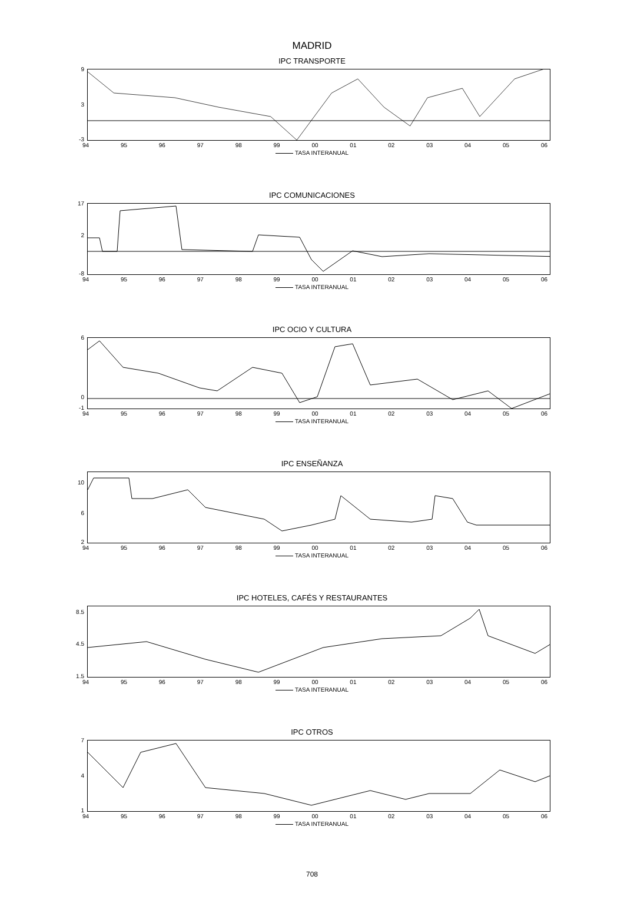MADRID
IPC TRANSPORTE
9
3
-3
94 95 96 97 98 99 00 01 02 03 04 05 06
TASA INTERANUAL
IPC COMUNICACIONES
17
2
-8
94 95 96 97 98 99 00 01 02 03 04 05 06
TASA INTERANUAL
IPC OCIO Y CULTURA
6
0
-1
94 95 96 97 98 99 00 01 02 03 04 05 06
TASA INTERANUAL
IPC ENSEÑANZA
10
6
2
94 95 96 97 98 99 00 01 02 03 04 05 06
TASA INTERANUAL
IPC HOTELES, CAFÉS Y RESTAURANTES
8.5
4.5
1.5
94 95 96 97 98 99 00 01 02 03 04 05 06
TASA INTERANUAL
IPC OTROS
7
4
1
94 95 96 97 98 99 00 01 02 03 04 05 06
TASA INTERANUAL
708